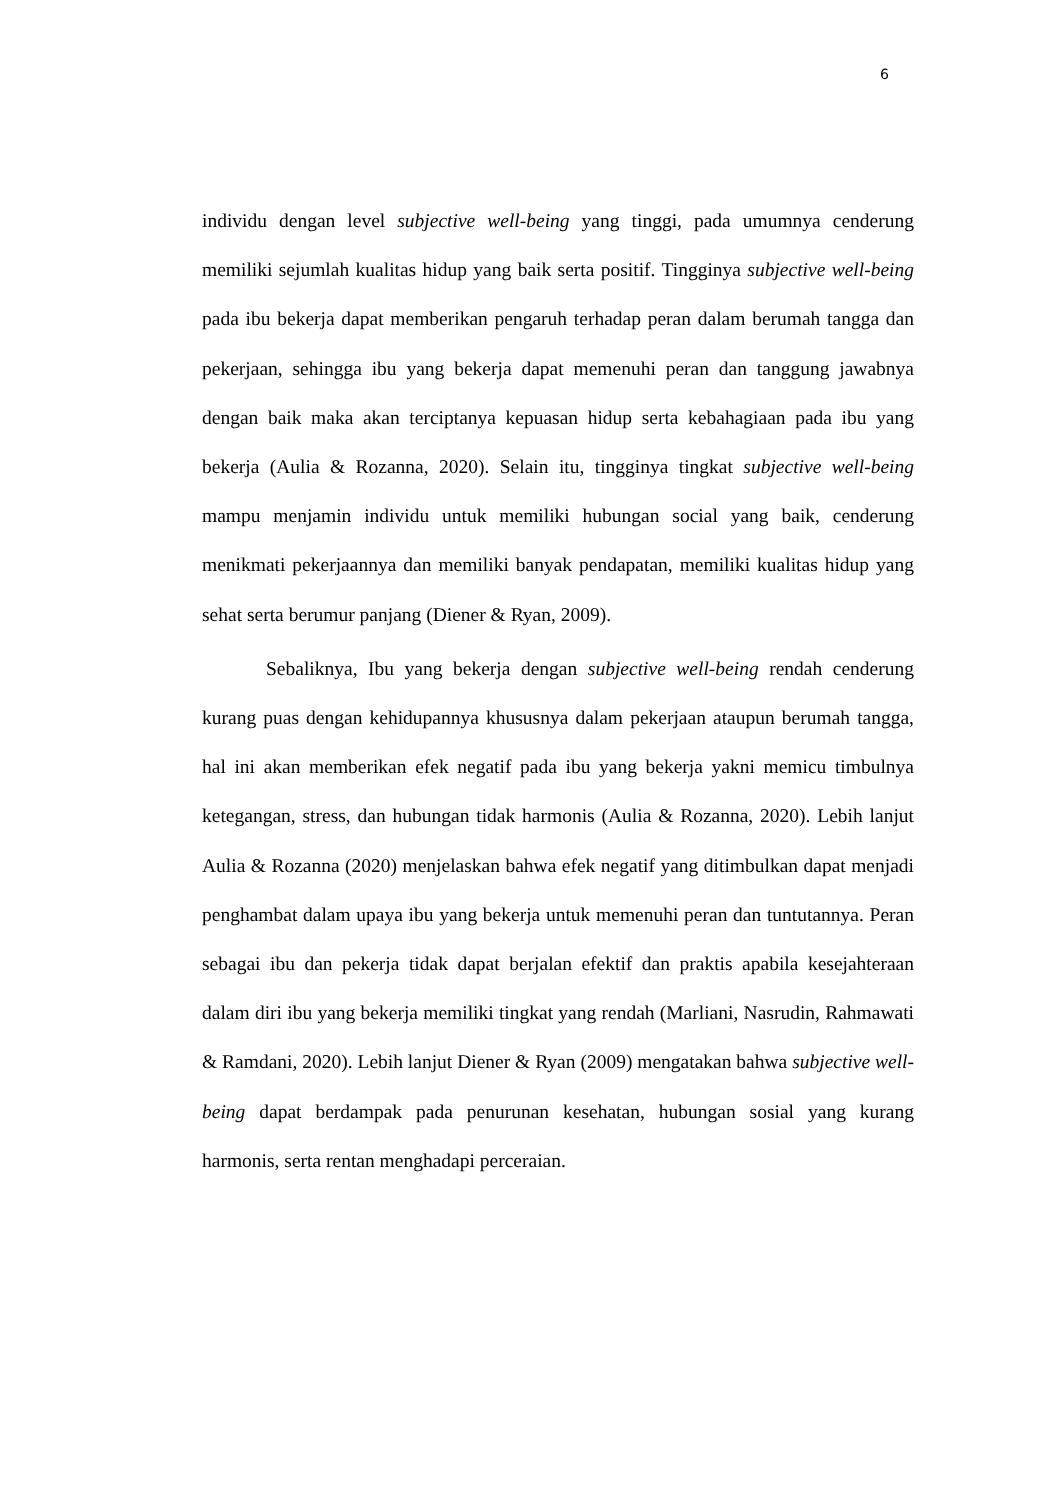6
individu dengan level subjective well-being yang tinggi, pada umumnya cenderung memiliki sejumlah kualitas hidup yang baik serta positif. Tingginya subjective well-being pada ibu bekerja dapat memberikan pengaruh terhadap peran dalam berumah tangga dan pekerjaan, sehingga ibu yang bekerja dapat memenuhi peran dan tanggung jawabnya dengan baik maka akan terciptanya kepuasan hidup serta kebahagiaan pada ibu yang bekerja (Aulia & Rozanna, 2020). Selain itu, tingginya tingkat subjective well-being mampu menjamin individu untuk memiliki hubungan social yang baik, cenderung menikmati pekerjaannya dan memiliki banyak pendapatan, memiliki kualitas hidup yang sehat serta berumur panjang (Diener & Ryan, 2009).
Sebaliknya, Ibu yang bekerja dengan subjective well-being rendah cenderung kurang puas dengan kehidupannya khususnya dalam pekerjaan ataupun berumah tangga, hal ini akan memberikan efek negatif pada ibu yang bekerja yakni memicu timbulnya ketegangan, stress, dan hubungan tidak harmonis (Aulia & Rozanna, 2020). Lebih lanjut Aulia & Rozanna (2020) menjelaskan bahwa efek negatif yang ditimbulkan dapat menjadi penghambat dalam upaya ibu yang bekerja untuk memenuhi peran dan tuntutannya. Peran sebagai ibu dan pekerja tidak dapat berjalan efektif dan praktis apabila kesejahteraan dalam diri ibu yang bekerja memiliki tingkat yang rendah (Marliani, Nasrudin, Rahmawati & Ramdani, 2020). Lebih lanjut Diener & Ryan (2009) mengatakan bahwa subjective well-being dapat berdampak pada penurunan kesehatan, hubungan sosial yang kurang harmonis, serta rentan menghadapi perceraian.